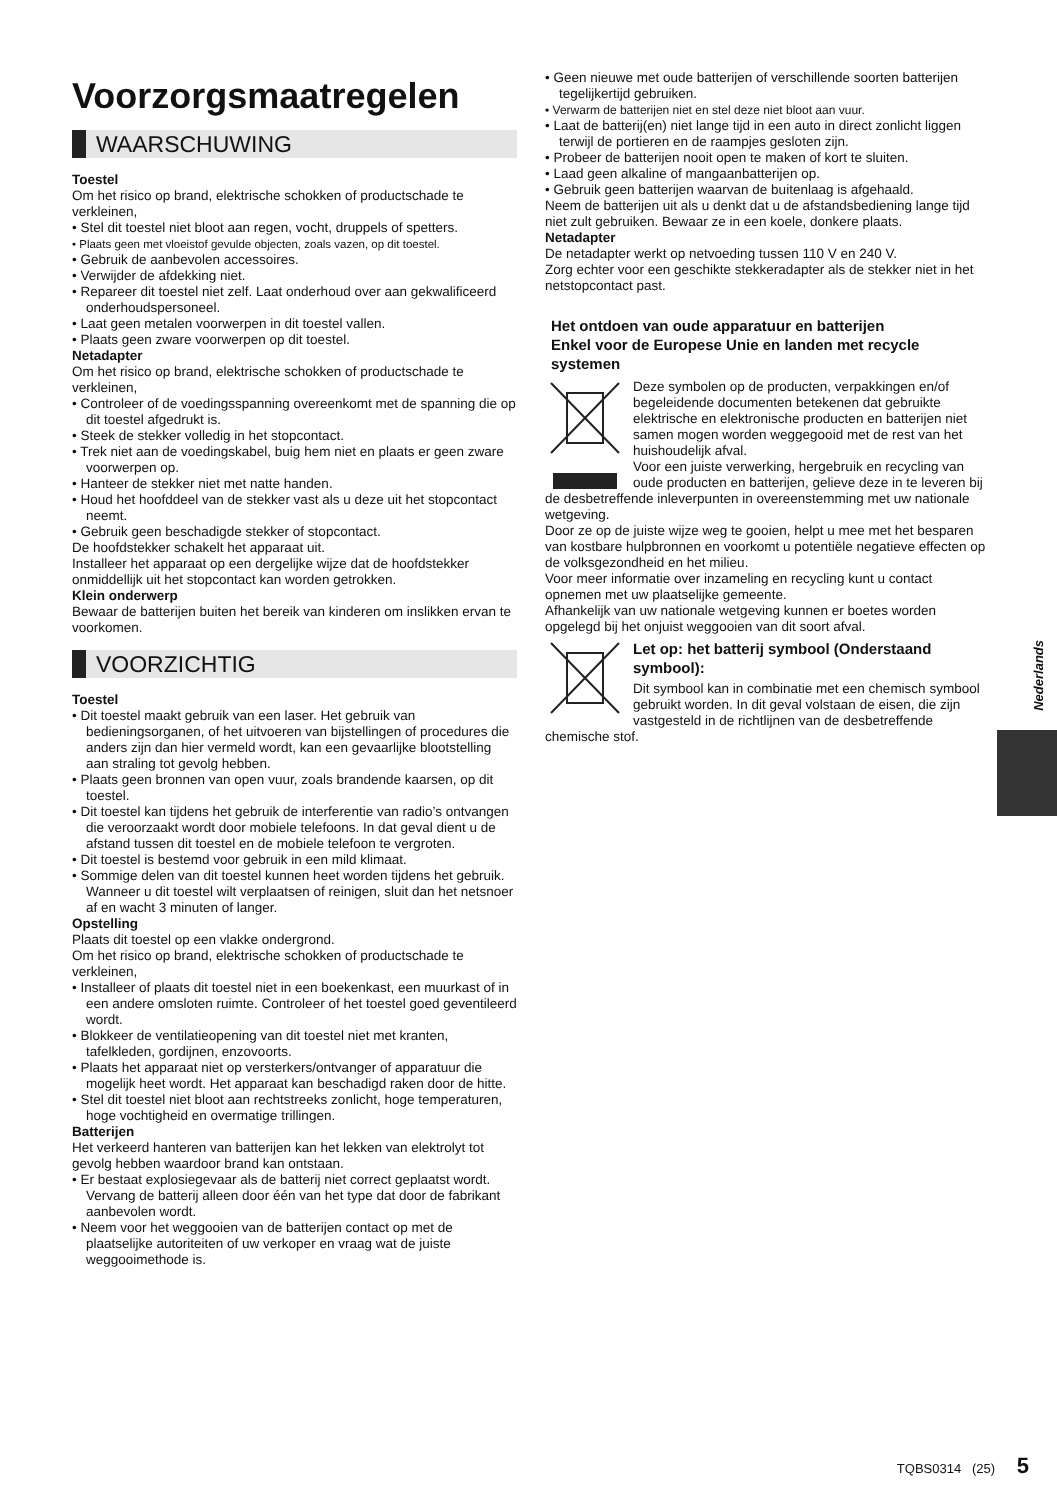Voorzorgsmaatregelen
WAARSCHUWING
Toestel
Om het risico op brand, elektrische schokken of productschade te verkleinen,
• Stel dit toestel niet bloot aan regen, vocht, druppels of spetters.
• Plaats geen met vloeistof gevulde objecten, zoals vazen, op dit toestel.
• Gebruik de aanbevolen accessoires.
• Verwijder de afdekking niet.
• Repareer dit toestel niet zelf. Laat onderhoud over aan gekwalificeerd onderhoudspersoneel.
• Laat geen metalen voorwerpen in dit toestel vallen.
• Plaats geen zware voorwerpen op dit toestel.
Netadapter
Om het risico op brand, elektrische schokken of productschade te verkleinen,
• Controleer of de voedingsspanning overeenkomt met de spanning die op dit toestel afgedrukt is.
• Steek de stekker volledig in het stopcontact.
• Trek niet aan de voedingskabel, buig hem niet en plaats er geen zware voorwerpen op.
• Hanteer de stekker niet met natte handen.
• Houd het hoofddeel van de stekker vast als u deze uit het stopcontact neemt.
• Gebruik geen beschadigde stekker of stopcontact.
De hoofdstekker schakelt het apparaat uit.
Installeer het apparaat op een dergelijke wijze dat de hoofdstekker onmiddellijk uit het stopcontact kan worden getrokken.
Klein onderwerp
Bewaar de batterijen buiten het bereik van kinderen om inslikken ervan te voorkomen.
VOORZICHTIG
Toestel
• Dit toestel maakt gebruik van een laser. Het gebruik van bedieningsorganen, of het uitvoeren van bijstellingen of procedures die anders zijn dan hier vermeld wordt, kan een gevaarlijke blootstelling aan straling tot gevolg hebben.
• Plaats geen bronnen van open vuur, zoals brandende kaarsen, op dit toestel.
• Dit toestel kan tijdens het gebruik de interferentie van radio’s ontvangen die veroorzaakt wordt door mobiele telefoons. In dat geval dient u de afstand tussen dit toestel en de mobiele telefoon te vergroten.
• Dit toestel is bestemd voor gebruik in een mild klimaat.
• Sommige delen van dit toestel kunnen heet worden tijdens het gebruik. Wanneer u dit toestel wilt verplaatsen of reinigen, sluit dan het netsnoer af en wacht 3 minuten of langer.
Opstelling
Plaats dit toestel op een vlakke ondergrond.
Om het risico op brand, elektrische schokken of productschade te verkleinen,
• Installeer of plaats dit toestel niet in een boekenkast, een muurkast of in een andere omsloten ruimte. Controleer of het toestel goed geventileerd wordt.
• Blokkeer de ventilatieopening van dit toestel niet met kranten, tafelkleden, gordijnen, enzovoorts.
• Plaats het apparaat niet op versterkers/ontvanger of apparatuur die mogelijk heet wordt. Het apparaat kan beschadigd raken door de hitte.
• Stel dit toestel niet bloot aan rechtstreeks zonlicht, hoge temperaturen, hoge vochtigheid en overmatige trillingen.
Batterijen
Het verkeerd hanteren van batterijen kan het lekken van elektrolyt tot gevolg hebben waardoor brand kan ontstaan.
• Er bestaat explosiegevaar als de batterij niet correct geplaatst wordt. Vervang de batterij alleen door één van het type dat door de fabrikant aanbevolen wordt.
• Neem voor het weggooien van de batterijen contact op met de plaatselijke autoriteiten of uw verkoper en vraag wat de juiste weggooimethode is.
• Geen nieuwe met oude batterijen of verschillende soorten batterijen tegelijkertijd gebruiken.
• Verwarm de batterijen niet en stel deze niet bloot aan vuur.
• Laat de batterij(en) niet lange tijd in een auto in direct zonlicht liggen terwijl de portieren en de raampjes gesloten zijn.
• Probeer de batterijen nooit open te maken of kort te sluiten.
• Laad geen alkaline of mangaanbatterijen op.
• Gebruik geen batterijen waarvan de buitenlaag is afgehaald.
Neem de batterijen uit als u denkt dat u de afstandsbediening lange tijd niet zult gebruiken. Bewaar ze in een koele, donkere plaats.
Netadapter
De netadapter werkt op netvoeding tussen 110 V en 240 V.
Zorg echter voor een geschikte stekkeradapter als de stekker niet in het netstopcontact past.
Het ontdoen van oude apparatuur en batterijen
Enkel voor de Europese Unie en landen met recycle systemen
Deze symbolen op de producten, verpakkingen en/of begeleidende documenten betekenen dat gebruikte elektrische en elektronische producten en batterijen niet samen mogen worden weggegooid met de rest van het huishoudelijk afval.
Voor een juiste verwerking, hergebruik en recycling van oude producten en batterijen, gelieve deze in te leveren bij de desbetreffende inleverpunten in overeenstemming met uw nationale wetgeving.
Door ze op de juiste wijze weg te gooien, helpt u mee met het besparen van kostbare hulpbronnen en voorkomt u potentiële negatieve effecten op de volksgezondheid en het milieu.
Voor meer informatie over inzameling en recycling kunt u contact opnemen met uw plaatselijke gemeente.
Afhankelijk van uw nationale wetgeving kunnen er boetes worden opgelegd bij het onjuist weggooien van dit soort afval.
Let op: het batterij symbool (Onderstaand symbool):
Dit symbool kan in combinatie met een chemisch symbool gebruikt worden. In dit geval volstaan de eisen, die zijn vastgesteld in de richtlijnen van de desbetreffende chemische stof.
Nederlands
TQBS0314 (25) 5